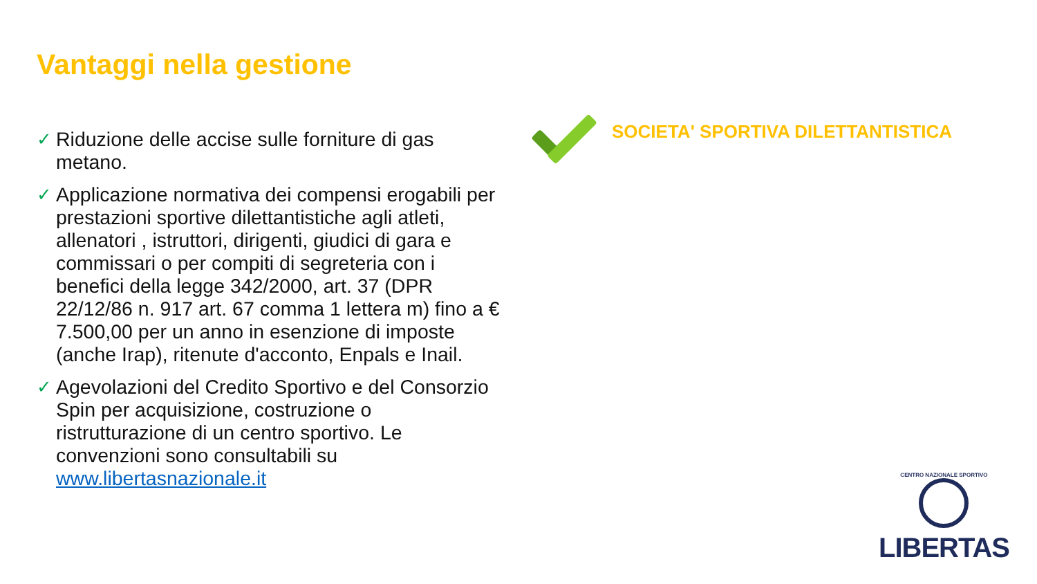Vantaggi nella gestione
✓ Riduzione delle accise sulle forniture di gas metano.
✓ Applicazione normativa dei compensi erogabili per prestazioni sportive dilettantistiche agli atleti, allenatori , istruttori, dirigenti, giudici di gara e commissari o per compiti di segreteria con i benefici della legge 342/2000, art. 37 (DPR 22/12/86 n. 917 art. 67 comma 1 lettera m) fino a € 7.500,00 per un anno in esenzione di imposte (anche Irap), ritenute d'acconto, Enpals e Inail.
✓ Agevolazioni del Credito Sportivo e del Consorzio Spin per acquisizione, costruzione o ristrutturazione di un centro sportivo. Le convenzioni sono consultabili su www.libertasnazionale.it
SOCIETA' SPORTIVA DILETTANTISTICA
CENTRO NAZIONALE SPORTIVO
LIBERTAS